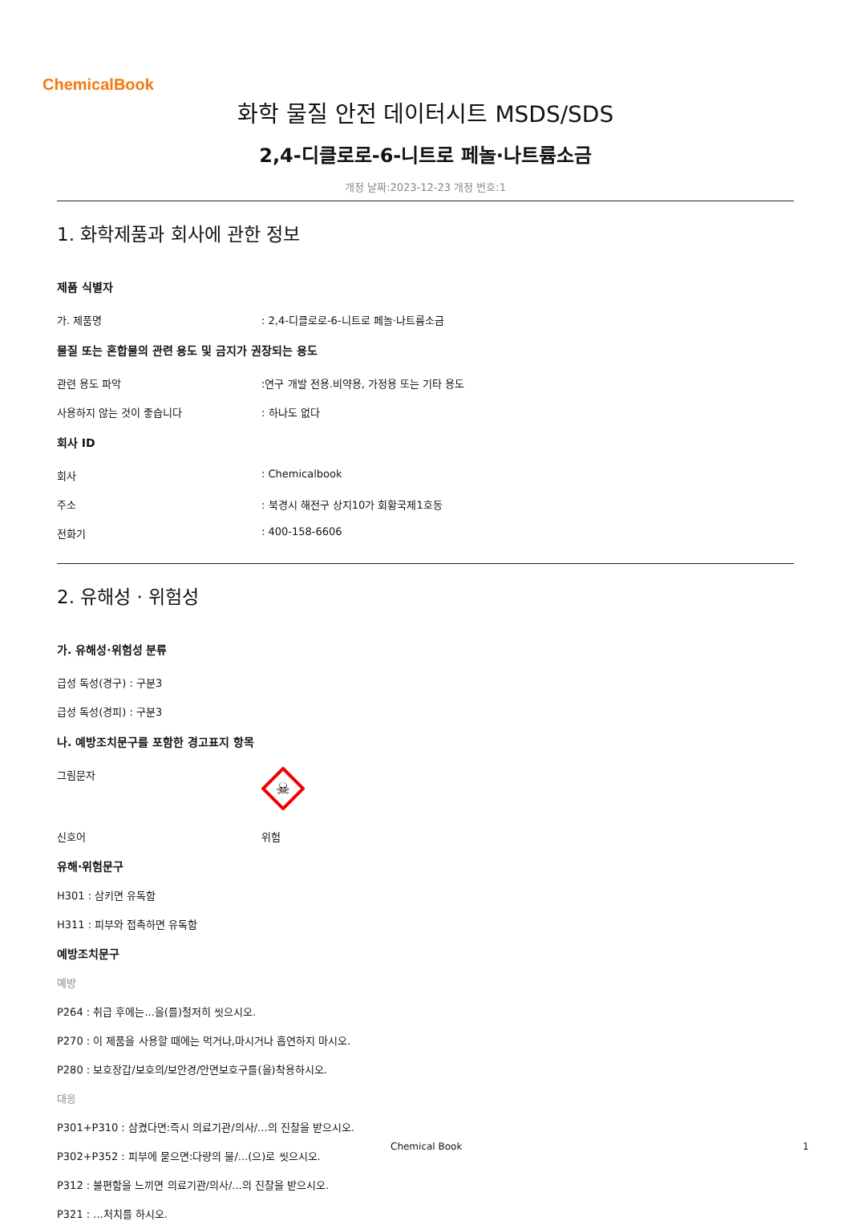ChemicalBook
화학 물질 안전 데이터시트 MSDS/SDS
2,4-디클로로-6-니트로 페놀·나트륨소금
개정 날짜:2023-12-23 개정 번호:1
1. 화학제품과 회사에 관한 정보
제품 식별자
가. 제품명: 2,4-디클로로-6-니트로 페놀·나트륨소금
물질 또는 혼합물의 관련 용도 및 금지가 권장되는 용도
관련 용도 파악:연구 개발 전용.비약용, 가정용 또는 기타 용도
사용하지 않는 것이 좋습니다: 하나도 없다
회사 ID
회사: Chemicalbook
주소: 북경시 해전구 상지10가 회황국제1호동
전화기: 400-158-6606
2. 유해성 · 위험성
가. 유해성·위험성 분류
급성 독성(경구) : 구분3
급성 독성(경피) : 구분3
나. 예방조치문구를 포함한 경고표지 항목
그림문자
☠
신호어 위험
유해·위험문구
H301 : 삼키면 유독함
H311 : 피부와 접촉하면 유독함
예방조치문구
예방
P264 : 취급 후에는...을(를)철저히 씻으시오.
P270 : 이 제품을 사용할 때에는 먹거나,마시거나 흡연하지 마시오.
P280 : 보호장갑/보호의/보안경/안면보호구를(을)착용하시오.
대응
P301+P310 : 삼켰다면:즉시 의료기관/의사/...의 진찰을 받으시오.
P302+P352 : 피부에 묻으면:다량의 물/...(으)로 씻으시오.
P312 : 불편함을 느끼면 의료기관/의사/...의 진찰을 받으시오.
P321 : ...처치를 하시오.
Chemical Book 1